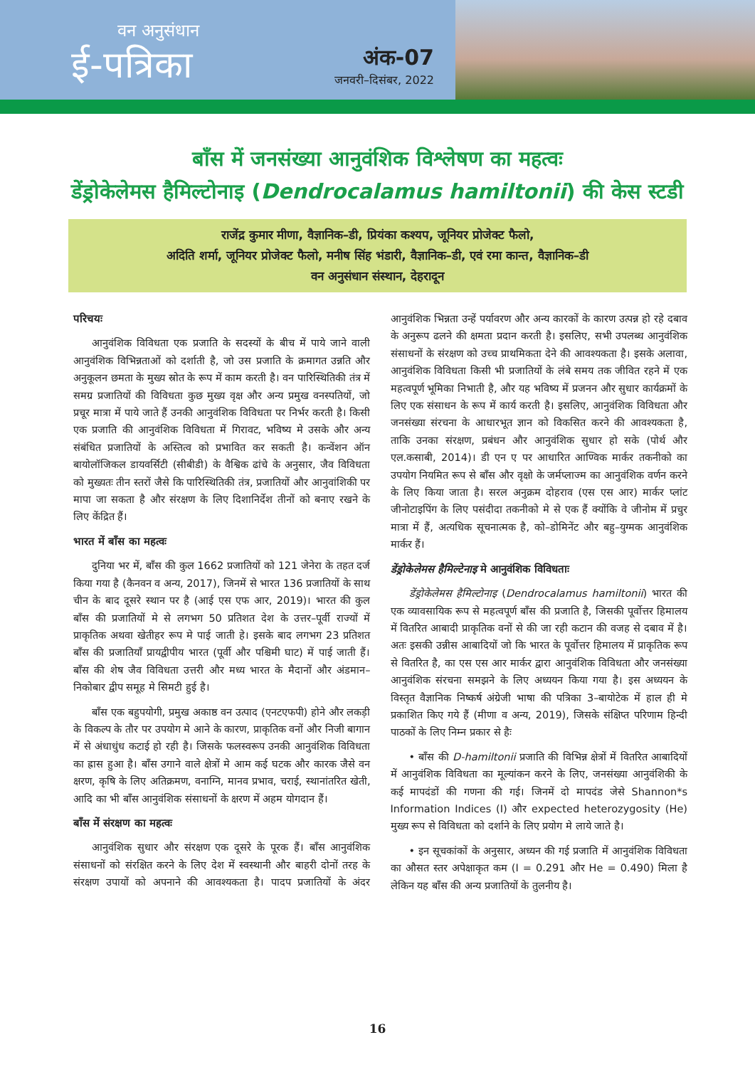वन अनुसंधान
ई-पत्रिका
अंक-07
जनवरी–दिसंबर, 2022
बाँस में जनसंख्या आनुवंशिक विश्लेषण का महत्वः
डेंड्रोकेलेमस हैमिल्टोनाइ (Dendrocalamus hamiltonii) की केस स्टडी
राजेंद्र कुमार मीणा, वैज्ञानिक–डी, प्रियंका कश्यप, जूनियर प्रोजेक्ट फैलो,
अदिति शर्मा, जूनियर प्रोजेक्ट फैलो, मनीष सिंह भंडारी, वैज्ञानिक–डी, एवं रमा कान्त, वैज्ञानिक–डी
वन अनुसंधान संस्थान, देहरादून
परिचयः
आनुवंशिक विविधता एक प्रजाति के सदस्यों के बीच में पाये जाने वाली आनुवंशिक विभिन्नताओं को दर्शाती है, जो उस प्रजाति के क्रमागत उन्नति और अनुकूलन छमता के मुख्य स्रोत के रूप में काम करती है। वन पारिस्थितिकी तंत्र में समग्र प्रजातियों की विविधता कुछ मुख्य वृक्ष और अन्य प्रमुख वनस्पतियों, जो प्रचूर मात्रा में पाये जाते हैं उनकी आनुवंशिक विविधता पर निर्भर करती है। किसी एक प्रजाति की आनुवंशिक विविधता में गिरावट, भविष्य मे उसके और अन्य संबंधित प्रजातियों के अस्तित्व को प्रभावित कर सकती है। कन्वेंशन ऑन बायोलॉजिकल डायवर्सिटी (सीबीडी) के वैश्विक ढांचे के अनुसार, जैव विविधता को मुख्यतः तीन स्तरों जैसे कि पारिस्थितिकी तंत्र, प्रजातियों और आनुवांशिकी पर मापा जा सकता है और संरक्षण के लिए दिशानिर्देश तीनों को बनाए रखने के लिए केंद्रित हैं।
भारत में बाँस का महत्वः
दुनिया भर में, बाँस की कुल 1662 प्रजातियों को 121 जेनेरा के तहत दर्ज किया गया है (कैनवन व अन्य, 2017), जिनमें से भारत 136 प्रजातियों के साथ चीन के बाद दूसरे स्थान पर है (आई एस एफ आर, 2019)। भारत की कुल बाँस की प्रजातियों मे से लगभग 50 प्रतिशत देश के उत्तर–पूर्वी राज्यों में प्राकृतिक अथवा खेतीहर रूप मे पाई जाती हे। इसके बाद लगभग 23 प्रतिशत बाँस की प्रजातियाँ प्रायद्वीपीय भारत (पूर्वी और पश्चिमी घाट) में पाई जाती हैं। बाँस की शेष जैव विविधता उत्तरी और मध्य भारत के मैदानों और अंडमान–निकोबार द्वीप समूह मे सिमटी हुई है।
बाँस एक बहुपयोगी, प्रमुख अकाष्ठ वन उत्पाद (एनटएफपी) होने और लकड़ी के विकल्प के तौर पर उपयोग मे आने के कारण, प्राकृतिक वनों और निजी बागान में से अंधाधुंध कटाई हो रही है। जिसके फलस्वरूप उनकी आनुवंशिक विविधता का ह्रास हुआ है। बाँस उगाने वाले क्षेत्रों मे आम कई घटक और कारक जैसे वन क्षरण, कृषि के लिए अतिक्रमण, वनाग्नि, मानव प्रभाव, चराई, स्थानांतरित खेती, आदि का भी बाँस आनुवंशिक संसाधनों के क्षरण में अहम योगदान हैं।
बाँस में संरक्षण का महत्वः
आनुवंशिक सुधार और संरक्षण एक दूसरे के पूरक हैं। बाँस आनुवंशिक संसाधनों को संरक्षित करने के लिए देश में स्वस्थानी और बाहरी दोनों तरह के संरक्षण उपायों को अपनाने की आवश्यकता है। पादप प्रजातियों के अंदर आनुवंशिक भिन्नता उन्हें पर्यावरण और अन्य कारकों के कारण उत्पन्न हो रहे दबाव के अनुरूप ढलने की क्षमता प्रदान करती है। इसलिए, सभी उपलब्ध आनुवंशिक संसाधनों के संरक्षण को उच्च प्राथमिकता देने की आवश्यकता है। इसके अलावा, आनुवंशिक विविधता किसी भी प्रजातियों के लंबे समय तक जीवित रहने में एक महत्वपूर्ण भूमिका निभाती है, और यह भविष्य में प्रजनन और सुधार कार्यक्रमों के लिए एक संसाधन के रूप में कार्य करती है। इसलिए, आनुवंशिक विविधता और जनसंख्या संरचना के आधारभूत ज्ञान को विकसित करने की आवश्यकता है, ताकि उनका संरक्षण, प्रबंधन और आनुवंशिक सुधार हो सके (पोर्थ और एल.कसाबी, 2014)। डी एन ए पर आधारित आण्विक मार्कर तकनीको का उपयोग नियमित रूप से बाँस और वृक्षो के जर्मप्लाज्म का आनुवंशिक वर्णन करने के लिए किया जाता है। सरल अनुक्रम दोहराव (एस एस आर) मार्कर प्लांट जीनोटाइपिंग के लिए पसंदीदा तकनीको मे से एक हैं क्योंकि वे जीनोम में प्रचुर मात्रा में हैं, अत्यधिक सूचनात्मक है, को–डोमिनेंट और बहु–युग्मक आनुवंशिक मार्कर हैं।
डेंड्रोकेलेमस हैमिल्टेनाइ मे आनुवंशिक विविधताः
डेंड्रोकेलेमस हैमिल्टोनाइ (Dendrocalamus hamiltonii) भारत की एक व्यावसायिक रूप से महत्वपूर्ण बाँस की प्रजाति है, जिसकी पूर्वोत्तर हिमालय में वितरित आबादी प्राकृतिक वनों से की जा रही कटान की वजह से दबाव में है। अतः इसकी उन्नीस आबादियों जो कि भारत के पूर्वोत्तर हिमालय में प्राकृतिक रूप से वितरित है, का एस एस आर मार्कर द्वारा आनुवंशिक विविधता और जनसंख्या आनुवंशिक संरचना समझने के लिए अध्ययन किया गया है। इस अध्ययन के विस्तृत वैज्ञानिक निष्कर्ष अंग्रेजी भाषा की पत्रिका 3–बायोटेक में हाल ही मे प्रकाशित किए गये हैं (मीणा व अन्य, 2019), जिसके संक्षिप्त परिणाम हिन्दी पाठकों के लिए निम्न प्रकार से हैः
• बाँस की D-hamiltonii प्रजाति की विभिन्न क्षेत्रों में वितरित आबादियों में आनुवंशिक विविधता का मूल्यांकन करने के लिए, जनसंख्या आनुवंशिकी के कई मापदंडों की गणना की गई। जिनमें दो मापदंड जेसे Shannon*s Information Indices (I) और expected heterozygosity (He) मुख्य रूप से विविधता को दर्शाने के लिए प्रयोग मे लाये जाते है।
• इन सूचकांकों के अनुसार, अध्यन की गई प्रजाति में आनुवंशिक विविधता का औसत स्तर अपेक्षाकृत कम (I = 0.291 और He = 0.490) मिला है लेकिन यह बाँस की अन्य प्रजातियों के तुलनीय है।
16